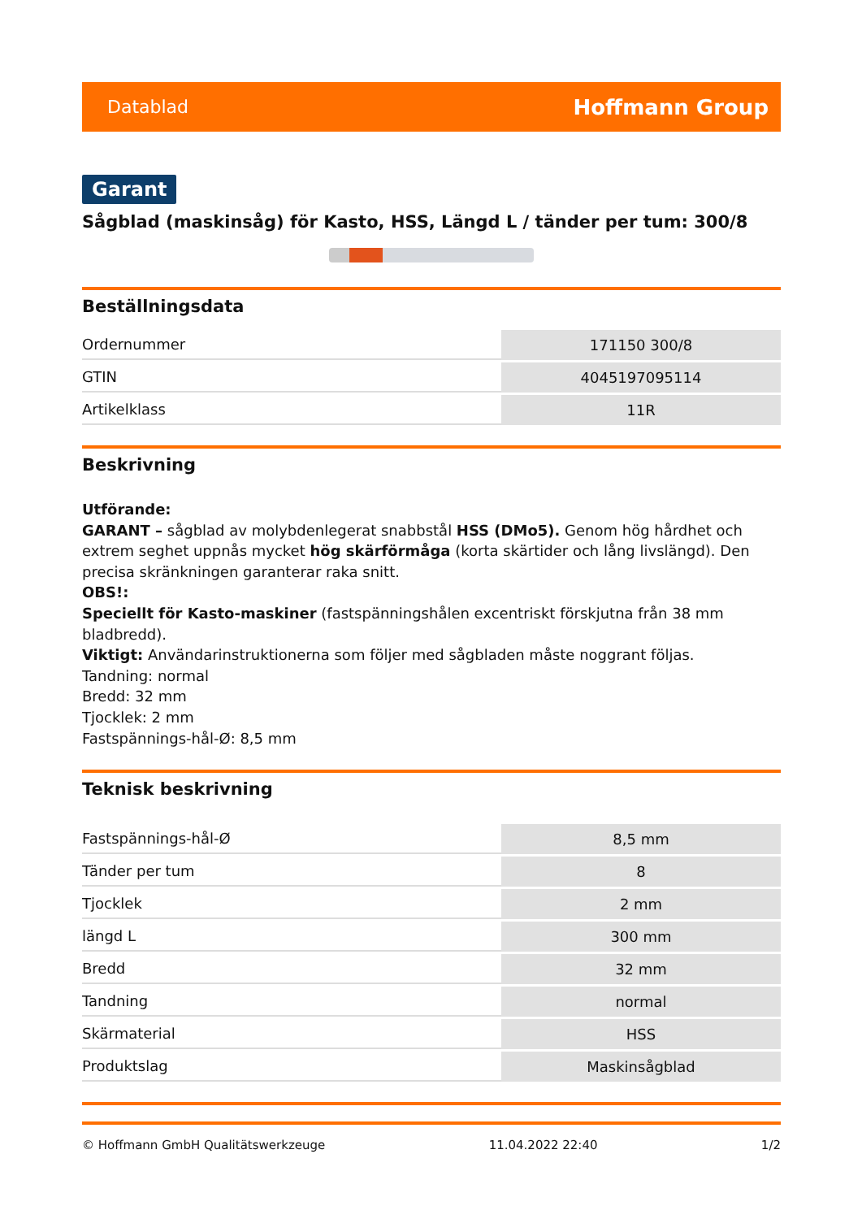Datablad Hoffmann Group
Garant
Sågblad (maskinsåg) för Kasto, HSS, Längd L / tänder per tum: 300/8
Beställningsdata
| Ordernummer | 171150 300/8 |
| GTIN | 4045197095114 |
| Artikelklass | 11R |
Beskrivning
Utförande:
GARANT – sågblad av molybdenlegerat snabbstål HSS (DMo5). Genom hög hårdhet och extrem seghet uppnås mycket hög skärförmåga (korta skärtider och lång livslängd). Den precisa skränkningen garanterar raka snitt.
OBS!:
Speciellt för Kasto-maskiner (fastspänningshålen excentriskt förskjutna från 38 mm bladbredd).
Viktigt: Användarinstruktionerna som följer med sågbladen måste noggrant följas.
Tandning: normal
Bredd: 32 mm
Tjocklek: 2 mm
Fastspännings-hål-Ø: 8,5 mm
Teknisk beskrivning
| Fastspännings-hål-Ø | 8,5 mm |
| Tänder per tum | 8 |
| Tjocklek | 2 mm |
| längd L | 300 mm |
| Bredd | 32 mm |
| Tandning | normal |
| Skärmaterial | HSS |
| Produktslag | Maskinsågblad |
© Hoffmann GmbH Qualitätswerkzeuge 11.04.2022 22:40 1/2